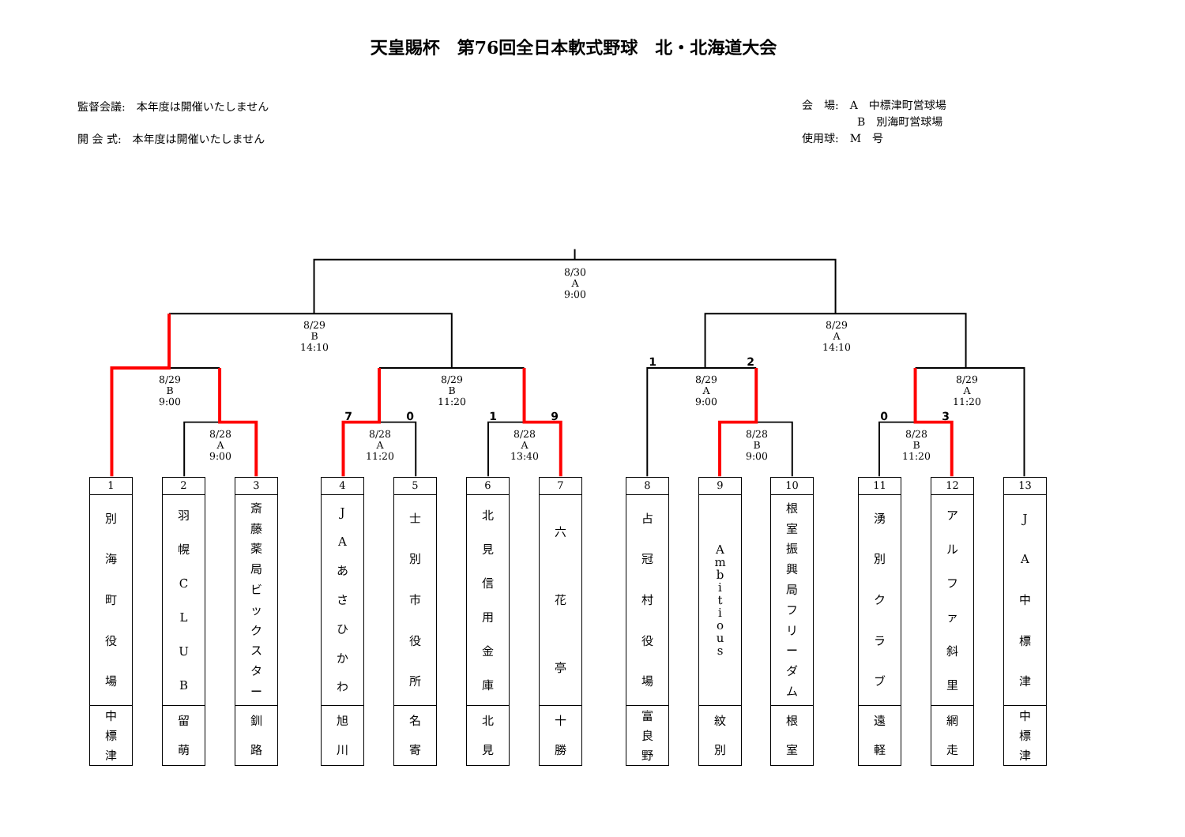天皇賜杯　第76回全日本軟式野球　北・北海道大会
監督会議:　本年度は開催いたしません
開 会 式:　本年度は開催いたしません
会　場:　A　中標津町営球場
　　　　　B　別海町営球場
使用球:　M　号
8/30
A
9:00
8/29
B
14:10
8/29
A
14:10
1 2
8/29
B
9:00
8/29
B
11:20
8/29
A
9:00
8/29
A
11:20
7 0 1 9 0 3
8/28
A
9:00
8/28
A
11:20
8/28
A
13:40
8/28
B
9:00
8/28
B
11:20
1
別海町役場
中
標
津
2
羽幌CLUB
留
萌
3
斎藤薬局ビックスター
釧
路
4
JAあさひかわ
旭
川
5
士別市役所
名
寄
6
北見信用金庫
北
見
7
六花亭
十
勝
8
占冠村役場
富
良
野
9
Ambitious
紋
別
10
根室振興局フリーダム
根
室
11
湧別クラブ
遠
軽
12
アルファ斜里
網
走
13
JA中標津
中
標
津